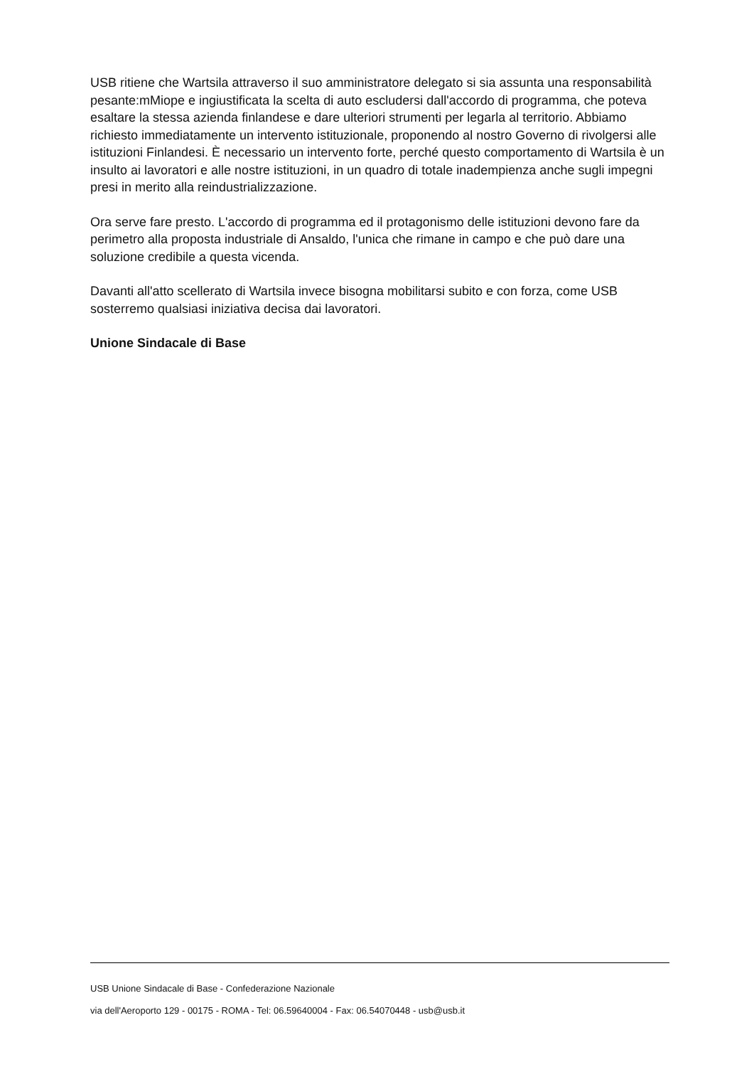USB ritiene che Wartsila attraverso il suo amministratore delegato si sia assunta una responsabilità pesante:mMiope e ingiustificata la scelta di auto escludersi dall'accordo di programma, che poteva esaltare la stessa azienda finlandese e dare ulteriori strumenti per legarla al territorio. Abbiamo richiesto immediatamente un intervento istituzionale, proponendo al nostro Governo di rivolgersi alle istituzioni Finlandesi. È necessario un intervento forte, perché questo comportamento di Wartsila è un insulto ai lavoratori e alle nostre istituzioni, in un quadro di totale inadempienza anche sugli impegni presi in merito alla reindustrializzazione.
Ora serve fare presto. L'accordo di programma ed il protagonismo delle istituzioni devono fare da perimetro alla proposta industriale di Ansaldo, l'unica che rimane in campo e che può dare una soluzione credibile a questa vicenda.
Davanti all'atto scellerato di Wartsila invece bisogna mobilitarsi subito e con forza, come USB sosterremo qualsiasi iniziativa decisa dai lavoratori.
Unione Sindacale di Base
USB Unione Sindacale di Base - Confederazione Nazionale
via dell'Aeroporto 129 - 00175 - ROMA - Tel: 06.59640004 - Fax: 06.54070448 - usb@usb.it